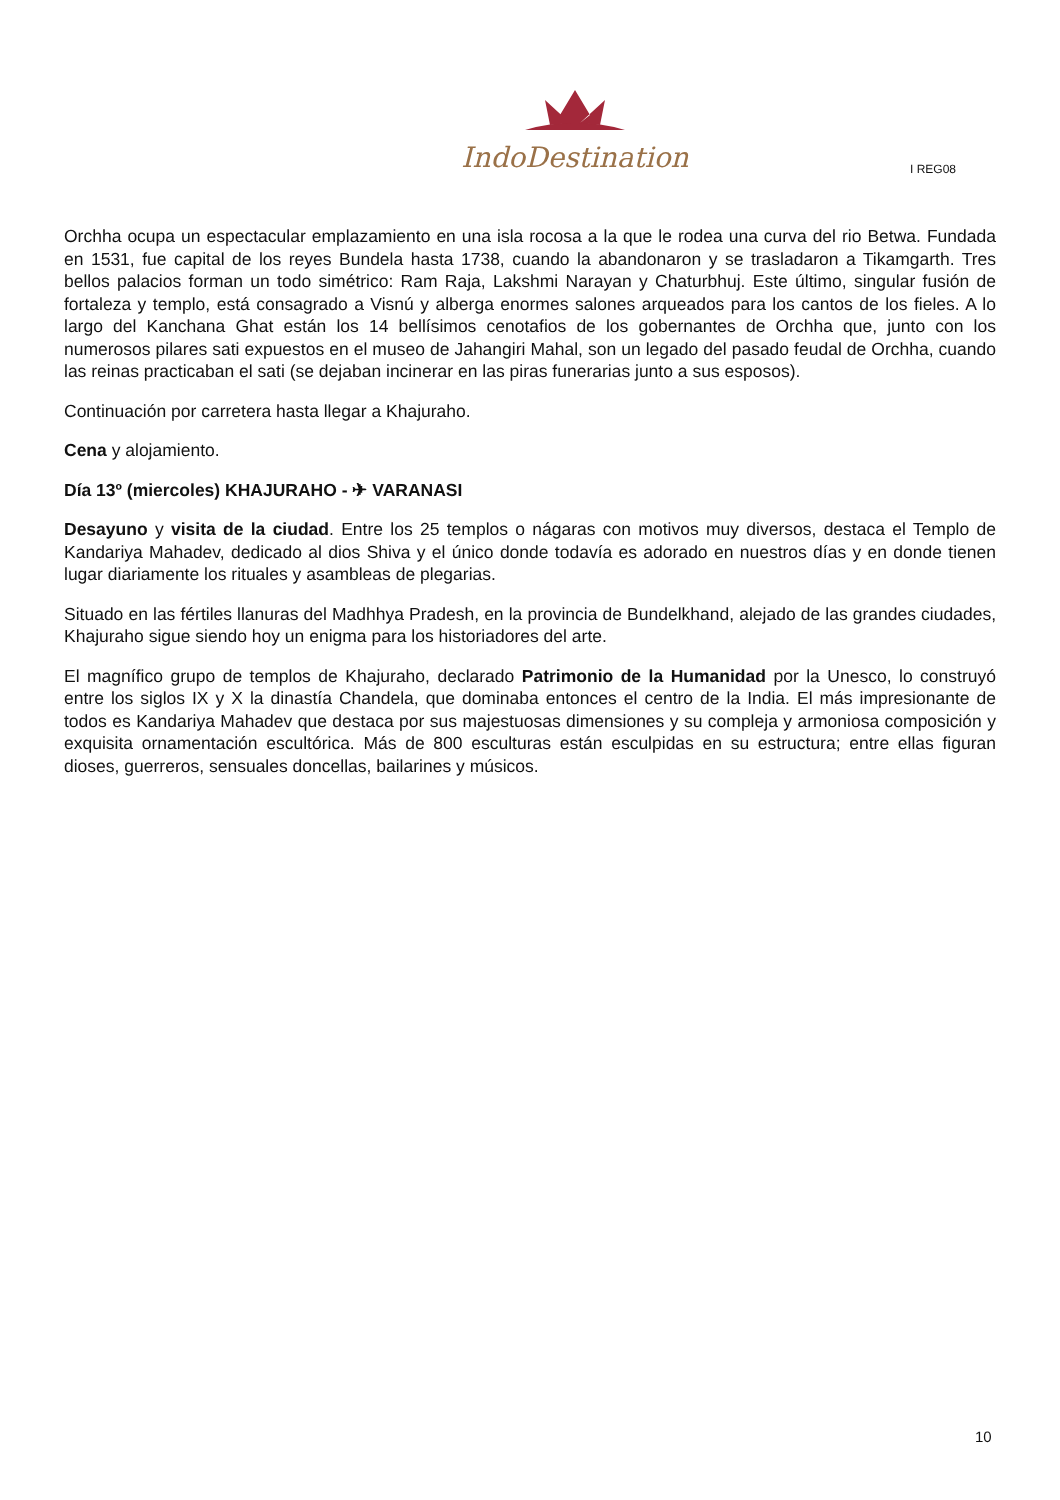IndoDestination
I REG08
Orchha ocupa un espectacular emplazamiento en una isla rocosa a la que le rodea una curva del rio Betwa. Fundada en 1531, fue capital de los reyes Bundela hasta 1738, cuando la abandonaron y se trasladaron a Tikamgarth. Tres bellos palacios forman un todo simétrico: Ram Raja, Lakshmi Narayan y Chaturbhuj. Este último, singular fusión de fortaleza y templo, está consagrado a Visnú y alberga enormes salones arqueados para los cantos de los fieles. A lo largo del Kanchana Ghat están los 14 bellísimos cenotafios de los gobernantes de Orchha que, junto con los numerosos pilares sati expuestos en el museo de Jahangiri Mahal, son un legado del pasado feudal de Orchha, cuando las reinas practicaban el sati (se dejaban incinerar en las piras funerarias junto a sus esposos).
Continuación por carretera hasta llegar a Khajuraho.
Cena y alojamiento.
Día 13º (miercoles) KHAJURAHO - ✈ VARANASI
Desayuno y visita de la ciudad. Entre los 25 templos o nágaras con motivos muy diversos, destaca el Templo de Kandariya Mahadev, dedicado al dios Shiva y el único donde todavía es adorado en nuestros días y en donde tienen lugar diariamente los rituales y asambleas de plegarias.
Situado en las fértiles llanuras del Madhhya Pradesh, en la provincia de Bundelkhand, alejado de las grandes ciudades, Khajuraho sigue siendo hoy un enigma para los historiadores del arte.
El magnífico grupo de templos de Khajuraho, declarado Patrimonio de la Humanidad por la Unesco, lo construyó entre los siglos IX y X la dinastía Chandela, que dominaba entonces el centro de la India. El más impresionante de todos es Kandariya Mahadev que destaca por sus majestuosas dimensiones y su compleja y armoniosa composición y exquisita ornamentación escultórica. Más de 800 esculturas están esculpidas en su estructura; entre ellas figuran dioses, guerreros, sensuales doncellas, bailarines y músicos.
10